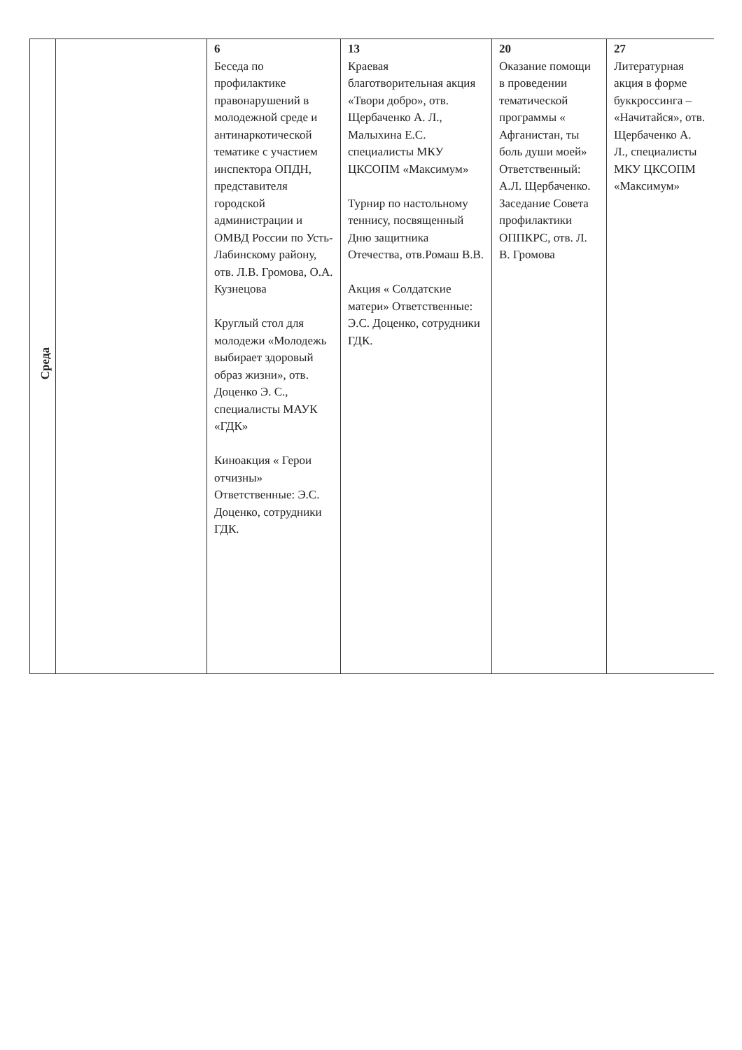| Среда | | 6 Беседа по профилактике правонарушений в молодежной среде и антинаркотической тематике с участием инспектора ОПДН, представителя городской администрации и ОМВД России по Усть-Лабинскому району, отв. Л.В. Громова, О.А. Кузнецова Круглый стол для молодежи «Молодежь выбирает здоровый образ жизни», отв. Доценко Э. С., специалисты МАУК «ГДК» Киноакция « Герои отчизны» Ответственные: Э.С. Доценко, сотрудники ГДК. | 13 Краевая благотворительная акция «Твори добро», отв. Щербаченко А. Л., Малыхина Е.С. специалисты МКУ ЦКСОПМ «Максимум» Турнир по настольному теннису, посвященный Дню защитника Отечества, отв.Ромаш В.В. Акция « Солдатские матери» Ответственные: Э.С. Доценко, сотрудники ГДК. | 20 Оказание помощи в проведении тематической программы « Афганистан, ты боль души моей» Ответственный: А.Л. Щербаченко. Заседание Совета профилактики ОППКРС, отв. Л. В. Громова | 27 Литературная акция в форме буккроссинга – «Начитайся», отв. Щербаченко А. Л., специалисты МКУ ЦКСОПМ «Максимум» |